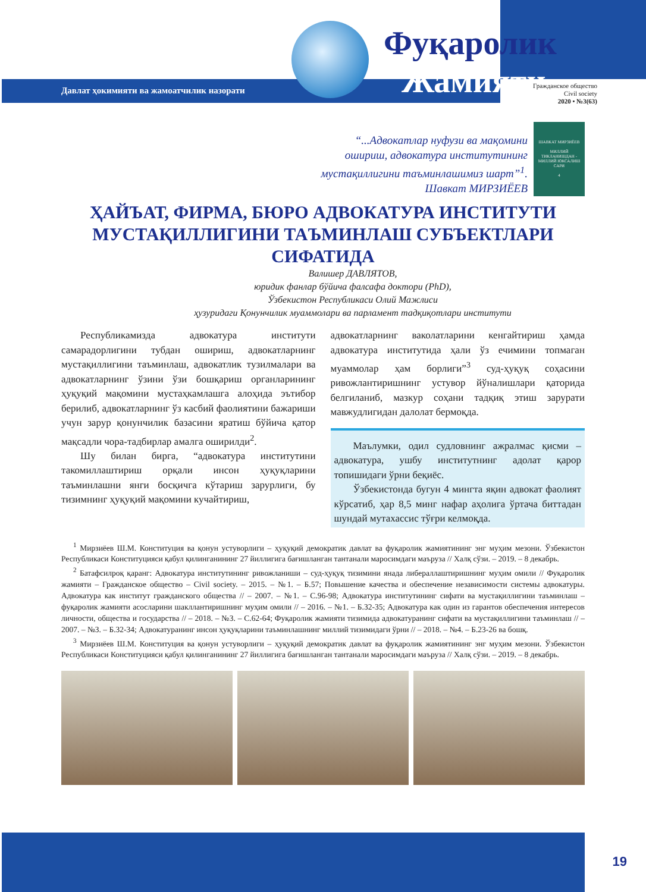Давлат ҳокимияти ва жамоатчилик назорати
Фуқаролик Жамияти
Гражданское общество
Civil society
2020 • №3(63)
“...Адвокатлар нуфузи ва мақомини
ошириш, адвокатура институтининг
мустақиллигини таъминлашимиз шарт”<sup>1</sup>.
Шавкат МИРЗИЁЕВ
ШАВКАТ МИРЗИЁЕВ
МИЛЛИЙ ТИКЛАНИШДАН - МИЛЛИЙ ЮКСАЛИШ САРИ
4
ҲАЙЪАТ, ФИРМА, БЮРО АДВОКАТУРА ИНСТИТУТИ МУСТАҚИЛЛИГИНИ ТАЪМИНЛАШ СУБЪЕКТЛАРИ СИФАТИДА
Валишер ДАВЛЯТОВ,
юридик фанлар бўйича фалсафа доктори (PhD),
Ўзбекистон Республикаси Олий Мажлиси
ҳузуридаги Қонунчилик муаммолари ва парламент тадқиқотлари институти
Республикамизда адвокатура институти самарадорлигини тубдан ошириш, адвокатларнинг мустақиллигини таъминлаш, адвокатлик тузилмалари ва адвокатларнинг ўзини ўзи бошқариш органларининг ҳуқуқий мақомини мустаҳкамлашга алоҳида эътибор берилиб, адвокатларнинг ўз касбий фаолиятини бажариши учун зарур қонунчилик базасини яратиш бўйича қатор мақсадли чора-тадбирлар амалга оширилди<sup>2</sup>.
Шу билан бирга, “адвокатура институтини такомиллаштириш орқали инсон ҳуқуқларини таъминлашни янги босқичга кўтариш зарурлиги, бу тизимнинг ҳуқуқий мақомини кучайтириш,
адвокатларнинг ваколатларини кенгайтириш ҳамда адвокатура институтида ҳали ўз ечимини топмаган муаммолар ҳам борлиги”<sup>3</sup> суд-ҳуқуқ соҳасини ривожлантиришнинг устувор йўналишлари қаторида белгиланиб, мазкур соҳани тадқиқ этиш зарурати мавжудлигидан далолат бермоқда.
Маълумки, одил судловнинг ажралмас қисми – адвокатура, ушбу институтнинг адолат қарор топишидаги ўрни беқиёс.
Ўзбекистонда бугун 4 мингта яқин адвокат фаолият кўрсатиб, ҳар 8,5 минг нафар аҳолига ўртача биттадан шундай мутахассис тўғри келмоқда.
<sup>1</sup> Мирзиёев Ш.М. Конституция ва қонун устуворлиги – ҳуқуқий демократик давлат ва фуқаролик жамиятининг энг муҳим мезони. Ўзбекистон Республикаси Конституцияси қабул қилинганининг 27 йиллигига бағишланган тантанали маросимдаги маъруза // Халқ сўзи. – 2019. – 8 декабрь.
<sup>2</sup> Батафсилроқ қаранг: Адвокатура институтининг ривожланиши – суд-ҳуқуқ тизимини янада либераллаштиришнинг муҳим омили // Фуқаролик жамияти – Гражданское общество – Civil society. – 2015. – №1. – Б.57; Повышение качества и обеспечение независимости системы адвокатуры. Адвокатура как институт гражданского общества // – 2007. – №1. – С.96-98; Адвокатура институтининг сифати ва мустақиллигини таъминлаш – фуқаролик жамияти асосларини шакллантиришнинг муҳим омили // – 2016. – №1. – Б.32-35; Адвокатура как один из гарантов обеспечения интересов личности, общества и государства // – 2018. – №3. – С.62-64; Фуқаролик жамияти тизимида адвокатуранинг сифати ва мустақиллигини таъминлаш // – 2007. – №3. – Б.32-34; Адвокатуранинг инсон ҳуқуқларини таъминлашнинг миллий тизимидаги ўрни // – 2018. – №4. – Б.23-26 ва бошқ.
<sup>3</sup> Мирзиёев Ш.М. Конституция ва қонун устуворлиги – ҳуқуқий демократик давлат ва фуқаролик жамиятининг энг муҳим мезони. Ўзбекистон Республикаси Конституцияси қабул қилинганининг 27 йиллигига бағишланган тантанали маросимдаги маъруза // Халқ сўзи. – 2019. – 8 декабрь.
19